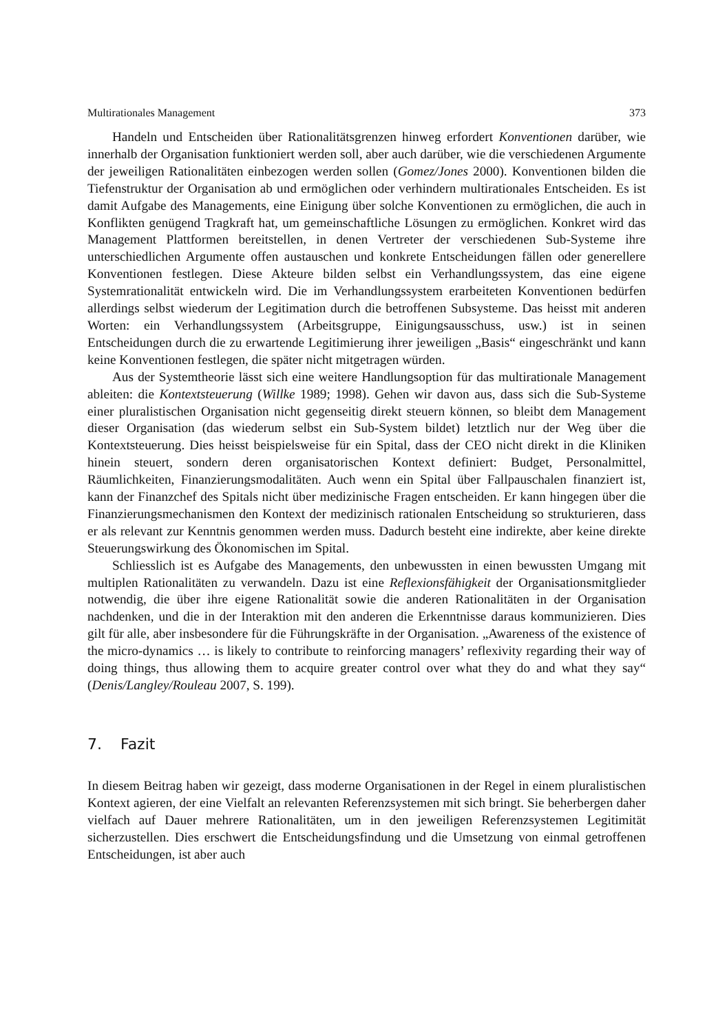Multirationales Management 373
Handeln und Entscheiden über Rationalitätsgrenzen hinweg erfordert Konventionen darüber, wie innerhalb der Organisation funktioniert werden soll, aber auch darüber, wie die verschiedenen Argumente der jeweiligen Rationalitäten einbezogen werden sollen (Gomez/Jones 2000). Konventionen bilden die Tiefenstruktur der Organisation ab und ermöglichen oder verhindern multirationales Entscheiden. Es ist damit Aufgabe des Managements, eine Einigung über solche Konventionen zu ermöglichen, die auch in Konflikten genügend Tragkraft hat, um gemeinschaftliche Lösungen zu ermöglichen. Konkret wird das Management Plattformen bereitstellen, in denen Vertreter der verschiedenen Sub-Systeme ihre unterschiedlichen Argumente offen austauschen und konkrete Entscheidungen fällen oder generellere Konventionen festlegen. Diese Akteure bilden selbst ein Verhandlungssystem, das eine eigene Systemrationalität entwickeln wird. Die im Verhandlungssystem erarbeiteten Konventionen bedürfen allerdings selbst wiederum der Legitimation durch die betroffenen Subsysteme. Das heisst mit anderen Worten: ein Verhandlungssystem (Arbeitsgruppe, Einigungsausschuss, usw.) ist in seinen Entscheidungen durch die zu erwartende Legitimierung ihrer jeweiligen „Basis“ eingeschränkt und kann keine Konventionen festlegen, die später nicht mitgetragen würden.
Aus der Systemtheorie lässt sich eine weitere Handlungsoption für das multirationale Management ableiten: die Kontextsteuerung (Willke 1989; 1998). Gehen wir davon aus, dass sich die Sub-Systeme einer pluralistischen Organisation nicht gegenseitig direkt steuern können, so bleibt dem Management dieser Organisation (das wiederum selbst ein Sub-System bildet) letztlich nur der Weg über die Kontextsteuerung. Dies heisst beispielsweise für ein Spital, dass der CEO nicht direkt in die Kliniken hinein steuert, sondern deren organisatorischen Kontext definiert: Budget, Personalmittel, Räumlichkeiten, Finanzierungsmodalitäten. Auch wenn ein Spital über Fallpauschalen finanziert ist, kann der Finanzchef des Spitals nicht über medizinische Fragen entscheiden. Er kann hingegen über die Finanzierungsmechanismen den Kontext der medizinisch rationalen Entscheidung so strukturieren, dass er als relevant zur Kenntnis genommen werden muss. Dadurch besteht eine indirekte, aber keine direkte Steuerungswirkung des Ökonomischen im Spital.
Schliesslich ist es Aufgabe des Managements, den unbewussten in einen bewussten Umgang mit multiplen Rationalitäten zu verwandeln. Dazu ist eine Reflexionsfähigkeit der Organisationsmitglieder notwendig, die über ihre eigene Rationalität sowie die anderen Rationalitäten in der Organisation nachdenken, und die in der Interaktion mit den anderen die Erkenntnisse daraus kommunizieren. Dies gilt für alle, aber insbesondere für die Führungskräfte in der Organisation. „Awareness of the existence of the micro-dynamics … is likely to contribute to reinforcing managers’ reflexivity regarding their way of doing things, thus allowing them to acquire greater control over what they do and what they say“ (Denis/Langley/Rouleau 2007, S. 199).
7. Fazit
In diesem Beitrag haben wir gezeigt, dass moderne Organisationen in der Regel in einem pluralistischen Kontext agieren, der eine Vielfalt an relevanten Referenzsystemen mit sich bringt. Sie beherbergen daher vielfach auf Dauer mehrere Rationalitäten, um in den jeweiligen Referenzsystemen Legitimität sicherzustellen. Dies erschwert die Entscheidungsfindung und die Umsetzung von einmal getroffenen Entscheidungen, ist aber auch